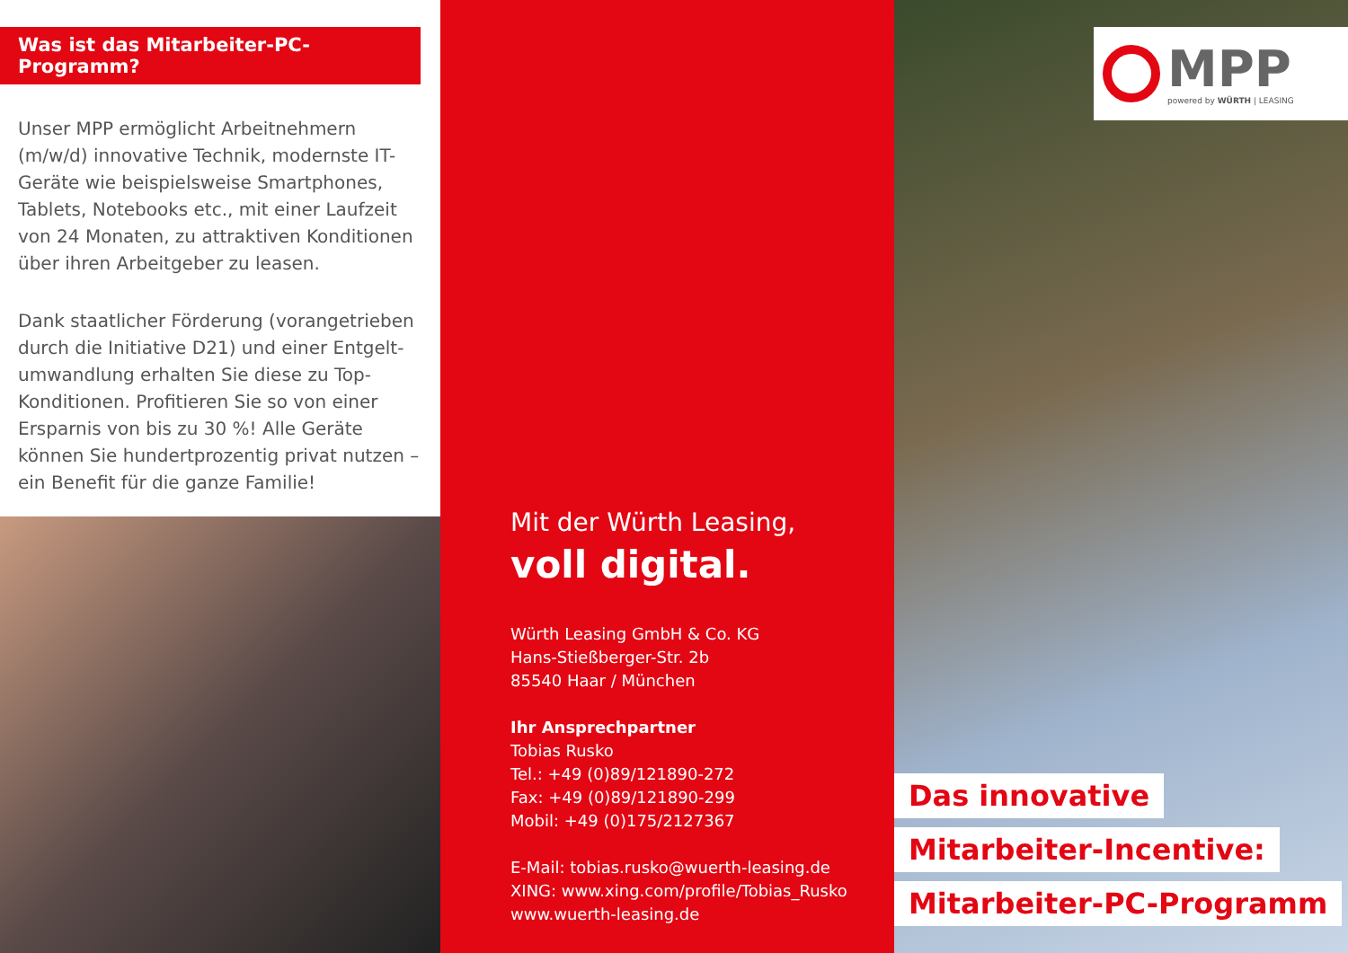Was ist das Mitarbeiter-PC-Programm?
Unser MPP ermöglicht Arbeitnehmern (m/w/d) innovative Technik, modernste IT-Geräte wie beispielsweise Smartphones, Tablets, Notebooks etc., mit einer Laufzeit von 24 Monaten, zu attraktiven Konditionen über ihren Arbeitgeber zu leasen.
Dank staatlicher Förderung (vorangetrieben durch die Initiative D21) und einer Entgelt­umwandlung erhalten Sie diese zu Top-Konditionen. Profitieren Sie so von einer Ersparnis von bis zu 30 %! Alle Geräte können Sie hundert­prozentig privat nutzen – ein Benefit für die ganze Familie!
Mit der Würth Leasing,
voll digital.
Würth Leasing GmbH & Co. KG
Hans-Stießberger-Str. 2b
85540 Haar / München
Ihr Ansprechpartner
Tobias Rusko
Tel.: +49 (0)89/121890-272
Fax: +49 (0)89/121890-299
Mobil: +49 (0)175/2127367
E-Mail: tobias.rusko@wuerth-leasing.de
XING: www.xing.com/profile/Tobias_Rusko
www.wuerth-leasing.de
MPP
powered by WÜRTH | LEASING
Das innovative
Mitarbeiter-Incentive:
Mitarbeiter-PC-Programm